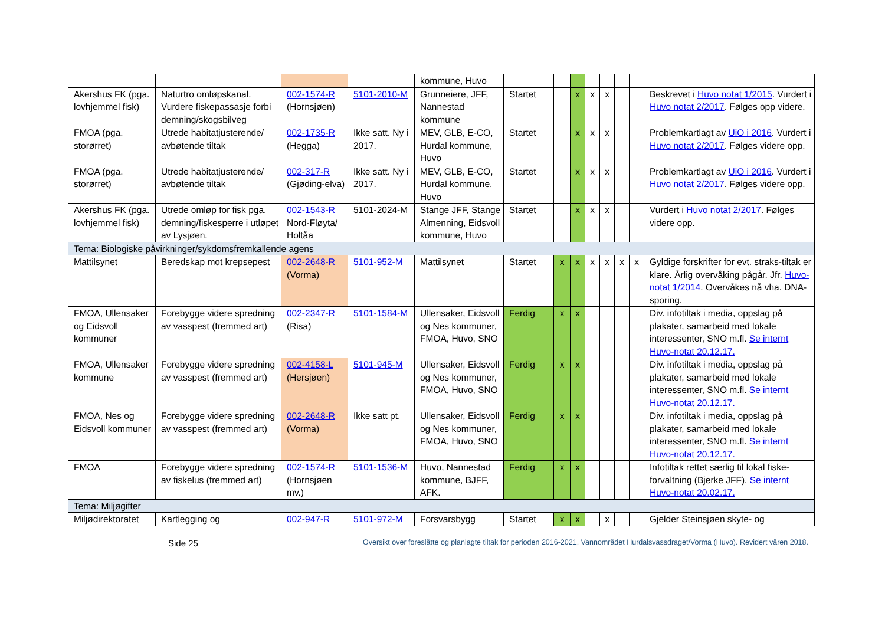| | | | | kommune, Huvo | | | | | | | | |
| Akershus FK (pga. lovhjemmel fisk) | Naturtro omløpskanal. Vurdere fiskepassasje forbi demning/skogsbilveg | 002-1574-R (Hornsjøen) | 5101-2010-M | Grunneiere, JFF, Nannestad kommune | Startet | | x | x | x | | | Beskrevet i Huvo notat 1/2015 . Vurdert i Huvo notat 2/2017 . Følges opp videre. |
| FMOA (pga. storørret) | Utrede habitatjusterende/ avbøtende tiltak | 002-1735-R (Hegga) | Ikke satt. Ny i 2017. | MEV, GLB, E-CO, Hurdal kommune, Huvo | Startet | | x | x | x | | | Problemkartlagt av UiO i 2016 . Vurdert i Huvo notat 2/2017 . Følges videre opp. |
| FMOA (pga. storørret) | Utrede habitatjusterende/ avbøtende tiltak | 002-317-R (Gjøding-elva) | Ikke satt. Ny i 2017. | MEV, GLB, E-CO, Hurdal kommune, Huvo | Startet | | x | x | x | | | Problemkartlagt av UiO i 2016 . Vurdert i Huvo notat 2/2017 . Følges videre opp. |
| Akershus FK (pga. lovhjemmel fisk) | Utrede omløp for fisk pga. demning/fiskesperre i utløpet av Lysjøen. | 002-1543-R Nord-Fløyta/ Holtåa | 5101-2024-M | Stange JFF, Stange Almenning, Eidsvoll kommune, Huvo | Startet | | x | x | x | | | Vurdert i Huvo notat 2/2017 . Følges videre opp. |
| Tema: Biologiske påvirkninger/sykdomsfremkallende agens | | | | | | | | | | | | |
| Mattilsynet | Beredskap mot krepsepest | 002-2648-R (Vorma) | 5101-952-M | Mattilsynet | Startet | x | x | x | x | x | x | Gyldige forskrifter for evt. straks-tiltak er klare. Årlig overvåking pågår. Jfr. Huvo-notat 1/2014 . Overvåkes nå vha. DNA-sporing. |
| FMOA, Ullensaker og Eidsvoll kommuner | Forebygge videre spredning av vasspest (fremmed art) | 002-2347-R (Risa) | 5101-1584-M | Ullensaker, Eidsvoll og Nes kommuner, FMOA, Huvo, SNO | Ferdig | x | x | | | | | Div. infotiltak i media, oppslag på plakater, samarbeid med lokale interessenter, SNO m.fl. Se internt Huvo-notat 20.12.17. |
| FMOA, Ullensaker kommune | Forebygge videre spredning av vasspest (fremmed art) | 002-4158-L (Hersjøen) | 5101-945-M | Ullensaker, Eidsvoll og Nes kommuner, FMOA, Huvo, SNO | Ferdig | x | x | | | | | Div. infotiltak i media, oppslag på plakater, samarbeid med lokale interessenter, SNO m.fl. Se internt Huvo-notat 20.12.17. |
| FMOA, Nes og Eidsvoll kommuner | Forebygge videre spredning av vasspest (fremmed art) | 002-2648-R (Vorma) | Ikke satt pt. | Ullensaker, Eidsvoll og Nes kommuner, FMOA, Huvo, SNO | Ferdig | x | x | | | | | Div. infotiltak i media, oppslag på plakater, samarbeid med lokale interessenter, SNO m.fl. Se internt Huvo-notat 20.12.17. |
| FMOA | Forebygge videre spredning av fiskelus (fremmed art) | 002-1574-R (Hornsjøen mv.) | 5101-1536-M | Huvo, Nannestad kommune, BJFF, AFK. | Ferdig | x | x | | | | | Infotiltak rettet særlig til lokal fiske-forvaltning (Bjerke JFF). Se internt Huvo-notat 20.02.17. |
| Tema: Miljøgifter | | | | | | | | | | | | |
| Miljødirektoratet | Kartlegging og | 002-947-R | 5101-972-M | Forsvarsbygg | Startet | x | x | | x | | | Gjelder Steinsjøen skyte- og |
Side 25 Oversikt over foreslåtte og planlagte tiltak for perioden 2016-2021, Vannområdet Hurdalsvassdraget/Vorma (Huvo). Revidert våren 2018.